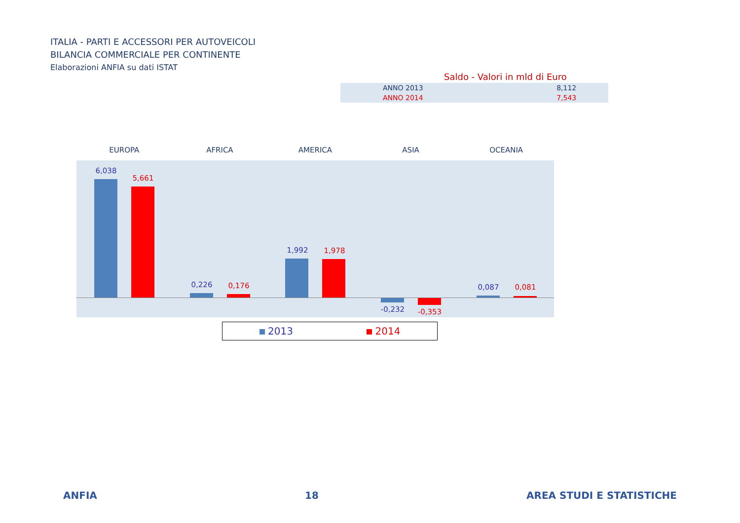ITALIA - PARTI E ACCESSORI PER AUTOVEICOLI
BILANCIA COMMERCIALE PER CONTINENTE
Elaborazioni ANFIA su dati ISTAT
Saldo - Valori in mld di Euro
| ANNO 2013 | 8,112 |
| ANNO 2014 | 7,543 |
EUROPA AFRICA AMERICA ASIA OCEANIA
6,038
5,661
0,226 0,176
1,992 1,978
-0,232 -0,353
0,087 0,081
2013 2014
ANFIA 18 AREA STUDI E STATISTICHE